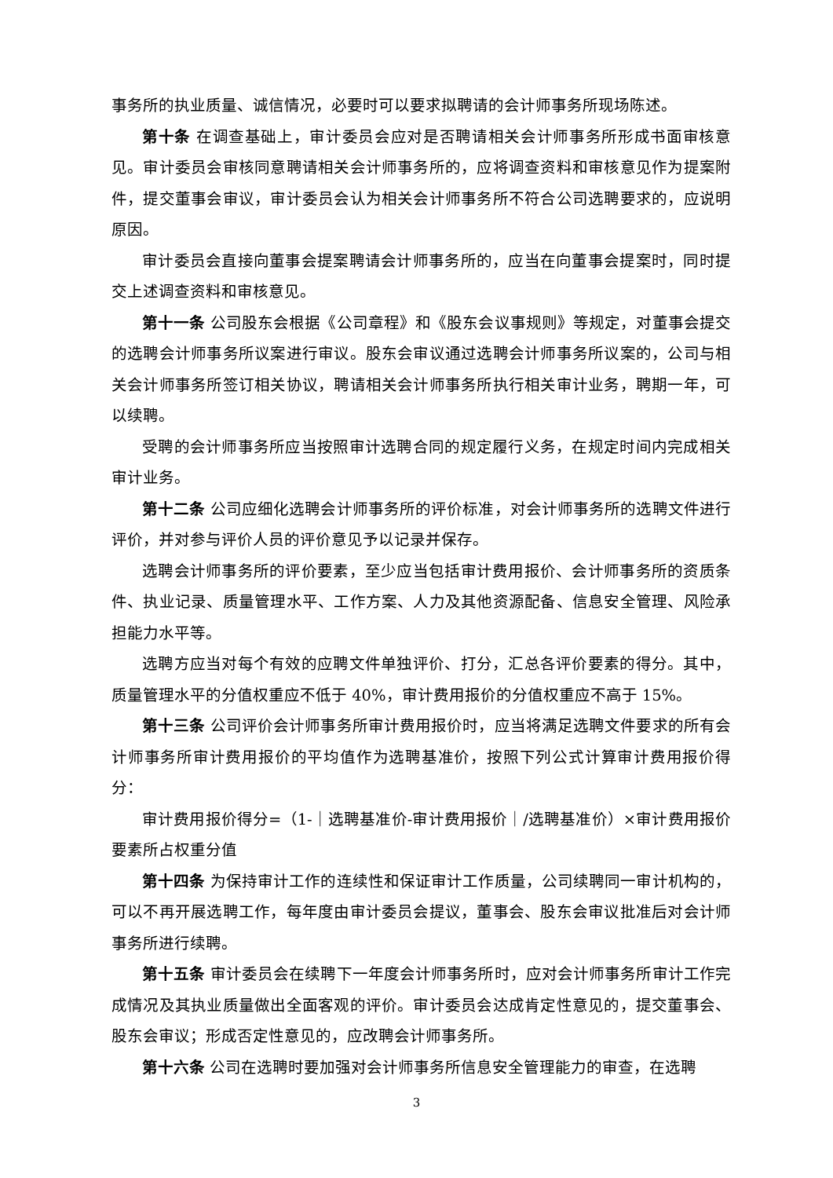事务所的执业质量、诚信情况，必要时可以要求拟聘请的会计师事务所现场陈述。
第十条 在调查基础上，审计委员会应对是否聘请相关会计师事务所形成书面审核意见。审计委员会审核同意聘请相关会计师事务所的，应将调查资料和审核意见作为提案附件，提交董事会审议，审计委员会认为相关会计师事务所不符合公司选聘要求的，应说明原因。
审计委员会直接向董事会提案聘请会计师事务所的，应当在向董事会提案时，同时提交上述调查资料和审核意见。
第十一条 公司股东会根据《公司章程》和《股东会议事规则》等规定，对董事会提交的选聘会计师事务所议案进行审议。股东会审议通过选聘会计师事务所议案的，公司与相关会计师事务所签订相关协议，聘请相关会计师事务所执行相关审计业务，聘期一年，可以续聘。
受聘的会计师事务所应当按照审计选聘合同的规定履行义务，在规定时间内完成相关审计业务。
第十二条 公司应细化选聘会计师事务所的评价标准，对会计师事务所的选聘文件进行评价，并对参与评价人员的评价意见予以记录并保存。
选聘会计师事务所的评价要素，至少应当包括审计费用报价、会计师事务所的资质条件、执业记录、质量管理水平、工作方案、人力及其他资源配备、信息安全管理、风险承担能力水平等。
选聘方应当对每个有效的应聘文件单独评价、打分，汇总各评价要素的得分。其中，质量管理水平的分值权重应不低于 40%，审计费用报价的分值权重应不高于 15%。
第十三条 公司评价会计师事务所审计费用报价时，应当将满足选聘文件要求的所有会计师事务所审计费用报价的平均值作为选聘基准价，按照下列公式计算审计费用报价得分：
审计费用报价得分=（1-｜选聘基准价-审计费用报价｜/选聘基准价）×审计费用报价要素所占权重分值
第十四条 为保持审计工作的连续性和保证审计工作质量，公司续聘同一审计机构的，可以不再开展选聘工作，每年度由审计委员会提议，董事会、股东会审议批准后对会计师事务所进行续聘。
第十五条 审计委员会在续聘下一年度会计师事务所时，应对会计师事务所审计工作完成情况及其执业质量做出全面客观的评价。审计委员会达成肯定性意见的，提交董事会、股东会审议；形成否定性意见的，应改聘会计师事务所。
第十六条 公司在选聘时要加强对会计师事务所信息安全管理能力的审查，在选聘
3